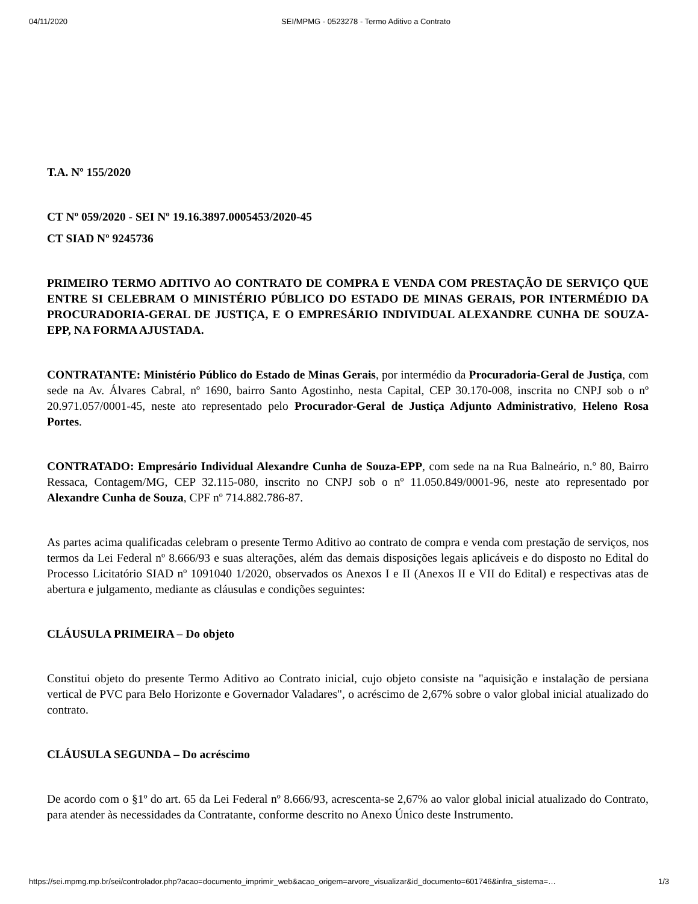04/11/2020 SEI/MPMG - 0523278 - Termo Aditivo a Contrato
T.A. Nº 155/2020
CT Nº 059/2020 - SEI Nº 19.16.3897.0005453/2020-45
CT SIAD Nº 9245736
PRIMEIRO TERMO ADITIVO AO CONTRATO DE COMPRA E VENDA COM PRESTAÇÃO DE SERVIÇO QUE ENTRE SI CELEBRAM O MINISTÉRIO PÚBLICO DO ESTADO DE MINAS GERAIS, POR INTERMÉDIO DA PROCURADORIA-GERAL DE JUSTIÇA, E O EMPRESÁRIO INDIVIDUAL ALEXANDRE CUNHA DE SOUZA-EPP, NA FORMA AJUSTADA.
CONTRATANTE: Ministério Público do Estado de Minas Gerais, por intermédio da Procuradoria-Geral de Justiça, com sede na Av. Álvares Cabral, nº 1690, bairro Santo Agostinho, nesta Capital, CEP 30.170-008, inscrita no CNPJ sob o nº 20.971.057/0001-45, neste ato representado pelo Procurador-Geral de Justiça Adjunto Administrativo, Heleno Rosa Portes.
CONTRATADO: Empresário Individual Alexandre Cunha de Souza-EPP, com sede na na Rua Balneário, n.º 80, Bairro Ressaca, Contagem/MG, CEP 32.115-080, inscrito no CNPJ sob o nº 11.050.849/0001-96, neste ato representado por Alexandre Cunha de Souza, CPF nº 714.882.786-87.
As partes acima qualificadas celebram o presente Termo Aditivo ao contrato de compra e venda com prestação de serviços, nos termos da Lei Federal nº 8.666/93 e suas alterações, além das demais disposições legais aplicáveis e do disposto no Edital do Processo Licitatório SIAD nº 1091040 1/2020, observados os Anexos I e II (Anexos II e VII do Edital) e respectivas atas de abertura e julgamento, mediante as cláusulas e condições seguintes:
CLÁUSULA PRIMEIRA – Do objeto
Constitui objeto do presente Termo Aditivo ao Contrato inicial, cujo objeto consiste na "aquisição e instalação de persiana vertical de PVC para Belo Horizonte e Governador Valadares", o acréscimo de 2,67% sobre o valor global inicial atualizado do contrato.
CLÁUSULA SEGUNDA – Do acréscimo
De acordo com o §1º do art. 65 da Lei Federal nº 8.666/93, acrescenta-se 2,67% ao valor global inicial atualizado do Contrato, para atender às necessidades da Contratante, conforme descrito no Anexo Único deste Instrumento.
https://sei.mpmg.mp.br/sei/controlador.php?acao=documento_imprimir_web&acao_origem=arvore_visualizar&id_documento=601746&infra_sistema=… 1/3